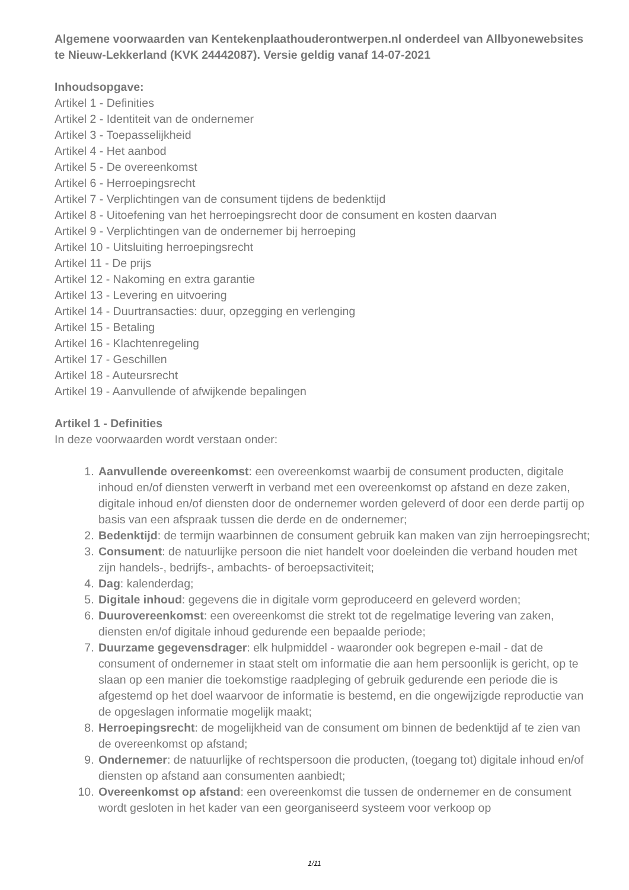Algemene voorwaarden van Kentekenplaathouderontwerpen.nl onderdeel van Allbyonewebsites te Nieuw-Lekkerland (KVK 24442087). Versie geldig vanaf 14-07-2021
Inhoudsopgave:
Artikel 1 - Definities
Artikel 2 - Identiteit van de ondernemer
Artikel 3 - Toepasselijkheid
Artikel 4 - Het aanbod
Artikel 5 - De overeenkomst
Artikel 6 - Herroepingsrecht
Artikel 7 - Verplichtingen van de consument tijdens de bedenktijd
Artikel 8 - Uitoefening van het herroepingsrecht door de consument en kosten daarvan
Artikel 9 - Verplichtingen van de ondernemer bij herroeping
Artikel 10 - Uitsluiting herroepingsrecht
Artikel 11 - De prijs
Artikel 12 - Nakoming en extra garantie
Artikel 13 - Levering en uitvoering
Artikel 14 - Duurtransacties: duur, opzegging en verlenging
Artikel 15 - Betaling
Artikel 16 - Klachtenregeling
Artikel 17 - Geschillen
Artikel 18 - Auteursrecht
Artikel 19 - Aanvullende of afwijkende bepalingen
Artikel 1 - Definities
In deze voorwaarden wordt verstaan onder:
1. Aanvullende overeenkomst: een overeenkomst waarbij de consument producten, digitale inhoud en/of diensten verwerft in verband met een overeenkomst op afstand en deze zaken, digitale inhoud en/of diensten door de ondernemer worden geleverd of door een derde partij op basis van een afspraak tussen die derde en de ondernemer;
2. Bedenktijd: de termijn waarbinnen de consument gebruik kan maken van zijn herroepingsrecht;
3. Consument: de natuurlijke persoon die niet handelt voor doeleinden die verband houden met zijn handels-, bedrijfs-, ambachts- of beroepsactiviteit;
4. Dag: kalenderdag;
5. Digitale inhoud: gegevens die in digitale vorm geproduceerd en geleverd worden;
6. Duurovereenkomst: een overeenkomst die strekt tot de regelmatige levering van zaken, diensten en/of digitale inhoud gedurende een bepaalde periode;
7. Duurzame gegevensdrager: elk hulpmiddel - waaronder ook begrepen e-mail - dat de consument of ondernemer in staat stelt om informatie die aan hem persoonlijk is gericht, op te slaan op een manier die toekomstige raadpleging of gebruik gedurende een periode die is afgestemd op het doel waarvoor de informatie is bestemd, en die ongewijzigde reproductie van de opgeslagen informatie mogelijk maakt;
8. Herroepingsrecht: de mogelijkheid van de consument om binnen de bedenktijd af te zien van de overeenkomst op afstand;
9. Ondernemer: de natuurlijke of rechtspersoon die producten, (toegang tot) digitale inhoud en/of diensten op afstand aan consumenten aanbiedt;
10. Overeenkomst op afstand: een overeenkomst die tussen de ondernemer en de consument wordt gesloten in het kader van een georganiseerd systeem voor verkoop op
1/11